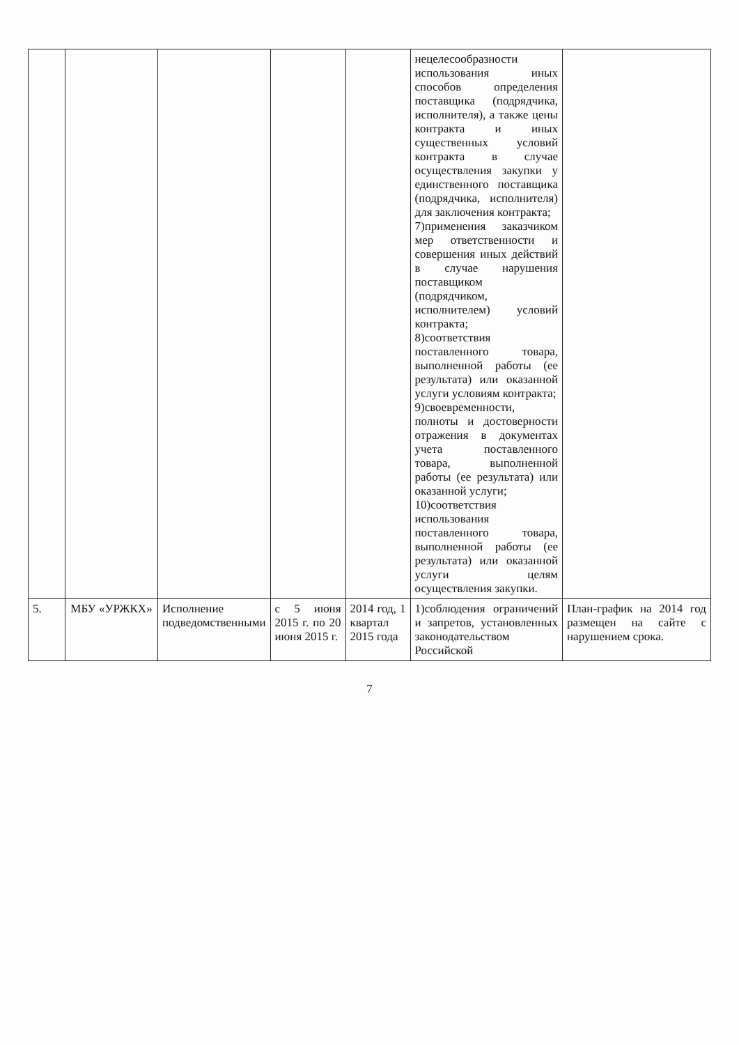| | | | | | нецелесообразности использования иных способов определения поставщика (подрядчика, исполнителя), а также цены контракта и иных существенных условий контракта в случае осуществления закупки у единственного поставщика (подрядчика, исполнителя) для заключения контракта; 7)применения заказчиком мер ответственности и совершения иных действий в случае нарушения поставщиком (подрядчиком, исполнителем) условий контракта; 8)соответствия поставленного товара, выполненной работы (ее результата) или оказанной услуги условиям контракта; 9)своевременности, полноты и достоверности отражения в документах учета поставленного товара, выполненной работы (ее результата) или оказанной услуги; 10)соответствия использования поставленного товара, выполненной работы (ее результата) или оказанной услуги целям осуществления закупки. | |
| 5. | МБУ «УРЖКХ» | Исполнение подведомственными | с 5 июня 2015 г. по 20 июня 2015 г. | 2014 год, 1 квартал 2015 года | 1)соблюдения ограничений и запретов, установленных законодательством Российской | План-график на 2014 год размещен на сайте с нарушением срока. |
7